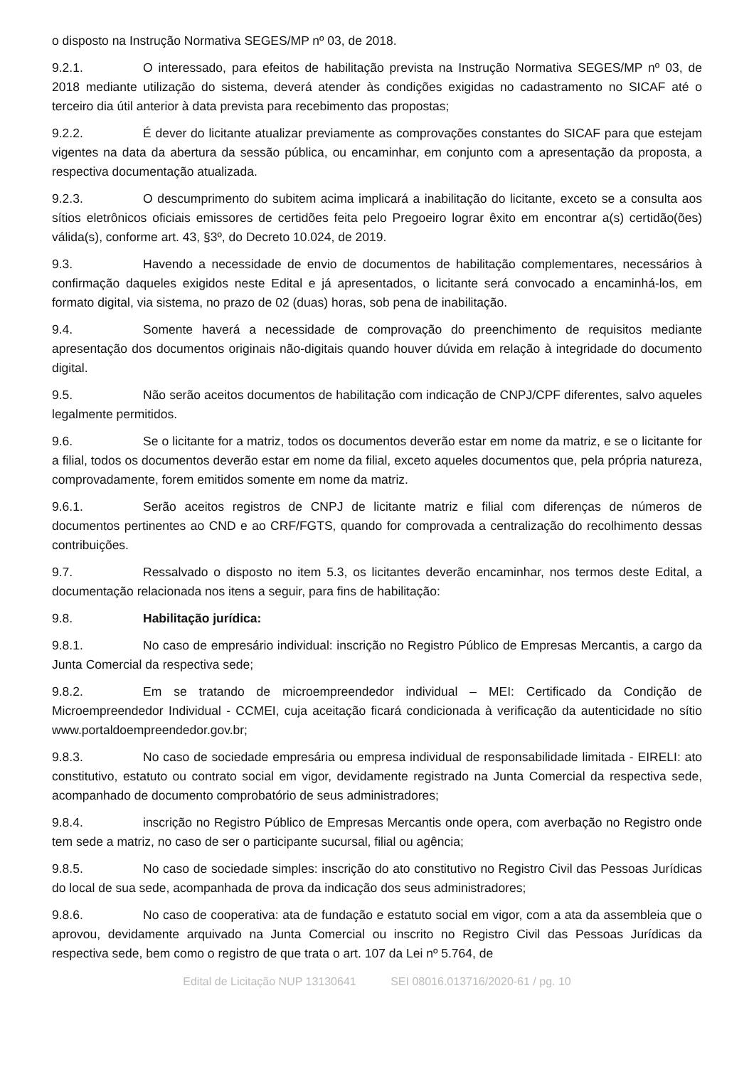o disposto na Instrução Normativa SEGES/MP nº 03, de 2018.
9.2.1. O interessado, para efeitos de habilitação prevista na Instrução Normativa SEGES/MP nº 03, de 2018 mediante utilização do sistema, deverá atender às condições exigidas no cadastramento no SICAF até o terceiro dia útil anterior à data prevista para recebimento das propostas;
9.2.2. É dever do licitante atualizar previamente as comprovações constantes do SICAF para que estejam vigentes na data da abertura da sessão pública, ou encaminhar, em conjunto com a apresentação da proposta, a respectiva documentação atualizada.
9.2.3. O descumprimento do subitem acima implicará a inabilitação do licitante, exceto se a consulta aos sítios eletrônicos oficiais emissores de certidões feita pelo Pregoeiro lograr êxito em encontrar a(s) certidão(ões) válida(s), conforme art. 43, §3º, do Decreto 10.024, de 2019.
9.3. Havendo a necessidade de envio de documentos de habilitação complementares, necessários à confirmação daqueles exigidos neste Edital e já apresentados, o licitante será convocado a encaminhá-los, em formato digital, via sistema, no prazo de 02 (duas) horas, sob pena de inabilitação.
9.4. Somente haverá a necessidade de comprovação do preenchimento de requisitos mediante apresentação dos documentos originais não-digitais quando houver dúvida em relação à integridade do documento digital.
9.5. Não serão aceitos documentos de habilitação com indicação de CNPJ/CPF diferentes, salvo aqueles legalmente permitidos.
9.6. Se o licitante for a matriz, todos os documentos deverão estar em nome da matriz, e se o licitante for a filial, todos os documentos deverão estar em nome da filial, exceto aqueles documentos que, pela própria natureza, comprovadamente, forem emitidos somente em nome da matriz.
9.6.1. Serão aceitos registros de CNPJ de licitante matriz e filial com diferenças de números de documentos pertinentes ao CND e ao CRF/FGTS, quando for comprovada a centralização do recolhimento dessas contribuições.
9.7. Ressalvado o disposto no item 5.3, os licitantes deverão encaminhar, nos termos deste Edital, a documentação relacionada nos itens a seguir, para fins de habilitação:
9.8. Habilitação jurídica:
9.8.1. No caso de empresário individual: inscrição no Registro Público de Empresas Mercantis, a cargo da Junta Comercial da respectiva sede;
9.8.2. Em se tratando de microempreendedor individual – MEI: Certificado da Condição de Microempreendedor Individual - CCMEI, cuja aceitação ficará condicionada à verificação da autenticidade no sítio www.portaldoempreendedor.gov.br;
9.8.3. No caso de sociedade empresária ou empresa individual de responsabilidade limitada - EIRELI: ato constitutivo, estatuto ou contrato social em vigor, devidamente registrado na Junta Comercial da respectiva sede, acompanhado de documento comprobatório de seus administradores;
9.8.4. inscrição no Registro Público de Empresas Mercantis onde opera, com averbação no Registro onde tem sede a matriz, no caso de ser o participante sucursal, filial ou agência;
9.8.5. No caso de sociedade simples: inscrição do ato constitutivo no Registro Civil das Pessoas Jurídicas do local de sua sede, acompanhada de prova da indicação dos seus administradores;
9.8.6. No caso de cooperativa: ata de fundação e estatuto social em vigor, com a ata da assembleia que o aprovou, devidamente arquivado na Junta Comercial ou inscrito no Registro Civil das Pessoas Jurídicas da respectiva sede, bem como o registro de que trata o art. 107 da Lei nº 5.764, de
Edital de Licitação NUP 13130641 SEI 08016.013716/2020-61 / pg. 10